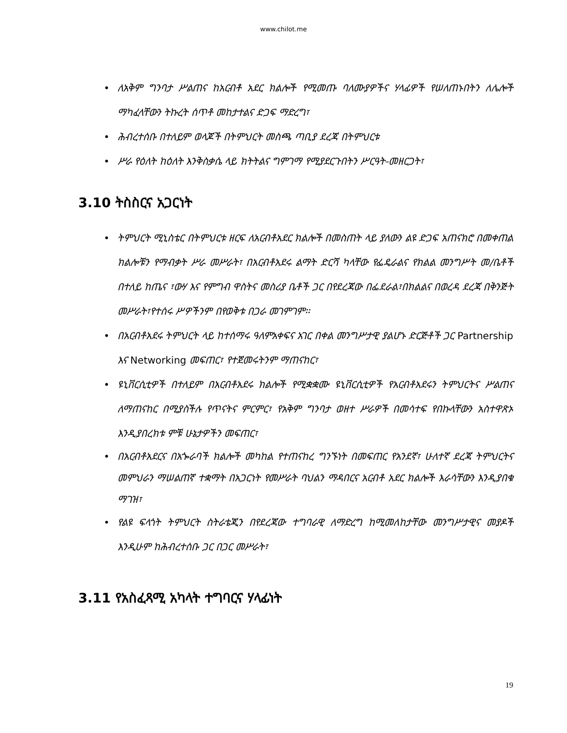www.chilot.me
• ለአቅም ግንባታ ሥልጠና ከአርብቶ አደር ክልሎች የሚመጡ ባለሙያዎችና ሃላፊዎች የሠለጠኑበትን ለሌሎች ማካፈላቸውን ትኩረት ሰጥቶ መከታተልና ድጋፍ ማድረግ፣
• ሕብረተሰቡ በተለይም ወላጆች በትምህርት መስጫ ጣቢያ ደረጃ በትምህርቱ
• ሥራ የዕለት ከዕለት እንቅስቃሴ ላይ ክትትልና ግምገማ የሚያደርጉበትን ሥርዓት-መዘርጋት፣
3.10 ትስስርና አጋርነት
• ትምህርት ሚኒስቴር በትምህርቱ ዘርፍ ለአርብቶአደር ክልሎች በመስጠት ላይ ያለውን ልዩ ድጋፍ አጠናክሮ በመቀጠል ክልሎቹን የማብቃት ሥራ መሥራት፣ በአርብቶአደሩ ልማት ድርሻ ካላቸው የፌዴራልና የክልል መንግሥት መ/ቤቶች በተለይ ከጤና ፣ውሃ እና የምግብ ዋስትና መስሪያ ቤቶች ጋር በየደረጃው በፌደራል፣በክልልና በወረዳ ደረጃ በቅንጅት መሥራት፣የተሰሩ ሥዎችንም በየወቅቱ በጋራ መገምገም፡፡
• በአርብቶአደሩ ትምህርት ላይ ከተሰማሩ ዓለምአቀፍና አገር በቀል መንግሥታዊ ያልሆኑ ድርጅቶች ጋር Partnership እና Networking መፍጠር፣ የተጀመሩትንም ማጠናከር፣
• ዩኒቨርሲቲዎች በተለይም በአርብቶአደሩ ክልሎች የሚቋቋሙ ዩኒቨርሲቲዎች የአርብቶአደሩን ትምህርትና ሥልጠና ለማጠናከር በሚያስችሉ የጥናትና ምርምር፣ የአቅም ግንባታ ወዘተ ሥራዎች በመሳተፍ የበኩላቸውን አስተዋጽኦ እንዲያበረክቱ ምቹ ሁኔታዎችን መፍጠር፣
• በአርብቶአደርና በአጐራባች ክልሎች መካከል የተጠናከረ ግንኙነት በመፍጠር የአንደኛ፣ ሁለተኛ ደረጃ ትምህርትና መምህራን ማሠልጠኛ ተቋማት በአጋርነት የመሥራት ባህልን ማዳበርና አርብቶ አደር ክልሎች እራሳቸውን እንዲያበቁ ማገዝ፣
• የልዩ ፍላጎት ትምህርት ስትራቴጂን በየደረጃው ተግባራዊ ለማድረግ ከሚመለከታቸው መንግሥታዊና መያዶች እንዲሁም ከሕብረተሰቡ ጋር በጋር መሥራት፣
3.11 የአስፈጻሚ አካላት ተግባርና ሃላፊነት
19